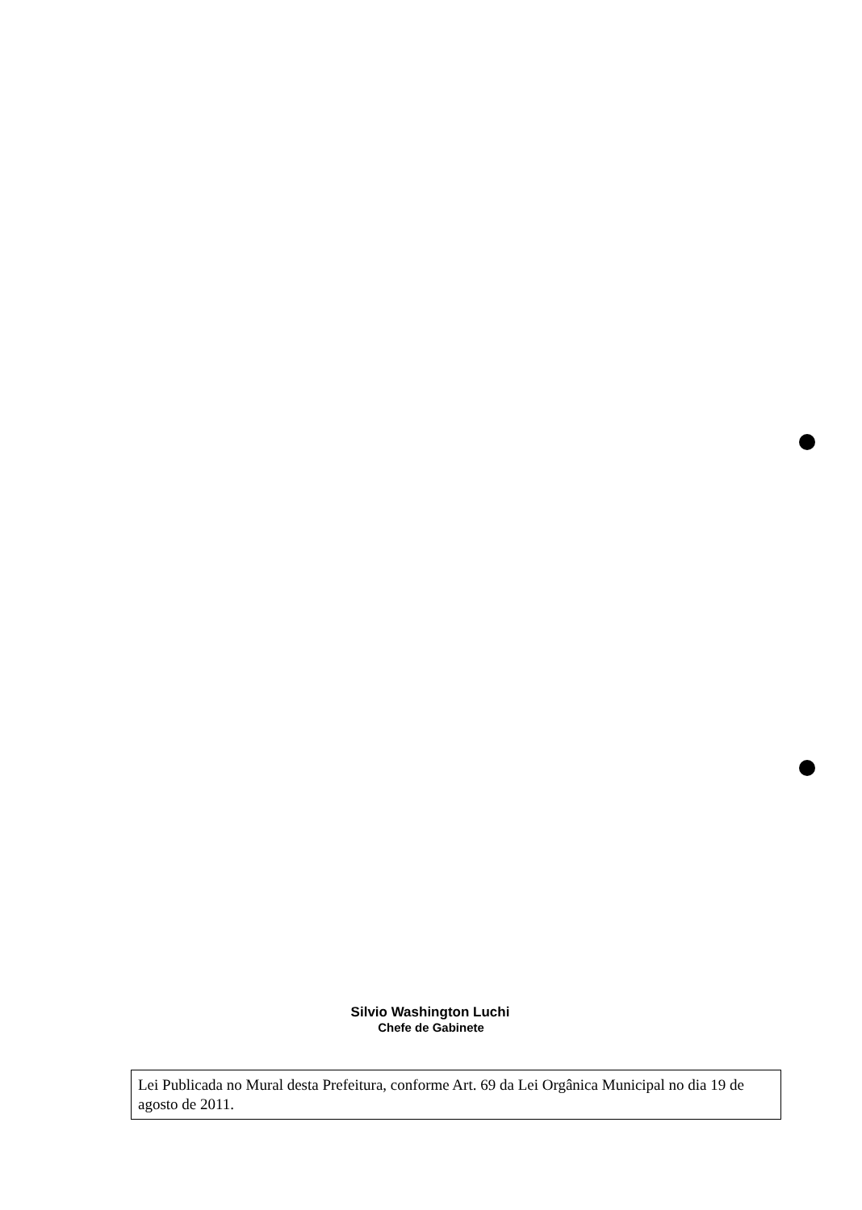Silvio Washington Luchi
Chefe de Gabinete
Lei Publicada no Mural desta Prefeitura, conforme Art. 69 da Lei Orgânica Municipal no dia 19 de agosto de 2011.